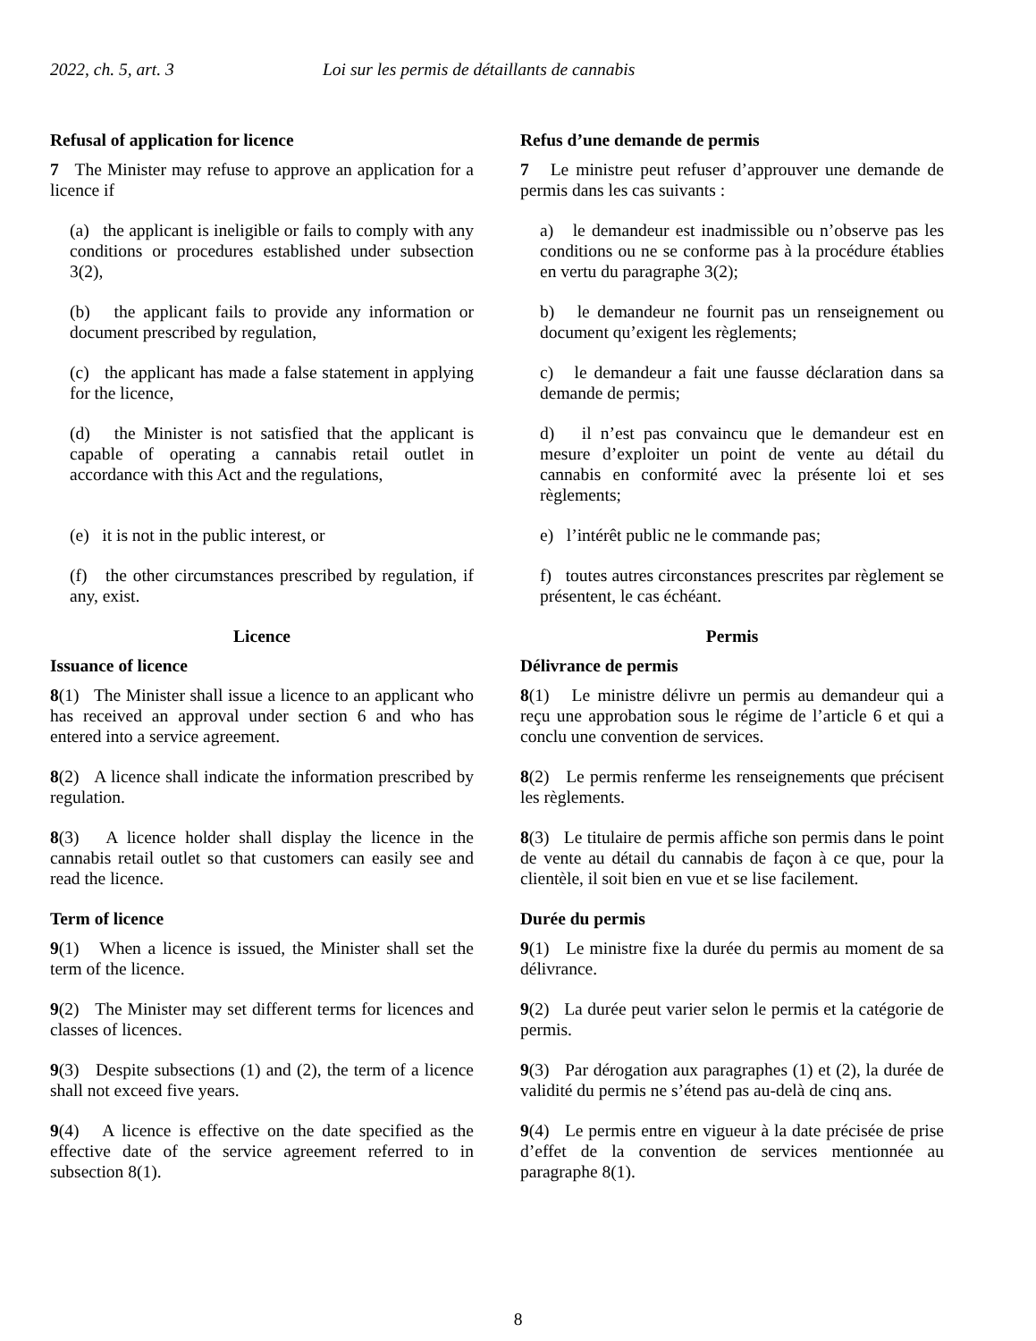2022, ch. 5, art. 3 Loi sur les permis de détaillants de cannabis
Refusal of application for licence
7 The Minister may refuse to approve an application for a licence if
(a) the applicant is ineligible or fails to comply with any conditions or procedures established under subsection 3(2),
(b) the applicant fails to provide any information or document prescribed by regulation,
(c) the applicant has made a false statement in applying for the licence,
(d) the Minister is not satisfied that the applicant is capable of operating a cannabis retail outlet in accordance with this Act and the regulations,
(e) it is not in the public interest, or
(f) the other circumstances prescribed by regulation, if any, exist.
Licence
Issuance of licence
8(1) The Minister shall issue a licence to an applicant who has received an approval under section 6 and who has entered into a service agreement.
8(2) A licence shall indicate the information prescribed by regulation.
8(3) A licence holder shall display the licence in the cannabis retail outlet so that customers can easily see and read the licence.
Term of licence
9(1) When a licence is issued, the Minister shall set the term of the licence.
9(2) The Minister may set different terms for licences and classes of licences.
9(3) Despite subsections (1) and (2), the term of a licence shall not exceed five years.
9(4) A licence is effective on the date specified as the effective date of the service agreement referred to in subsection 8(1).
Refus d’une demande de permis
7 Le ministre peut refuser d’approuver une demande de permis dans les cas suivants :
a) le demandeur est inadmissible ou n’observe pas les conditions ou ne se conforme pas à la procédure établies en vertu du paragraphe 3(2);
b) le demandeur ne fournit pas un renseignement ou document qu’exigent les règlements;
c) le demandeur a fait une fausse déclaration dans sa demande de permis;
d) il n’est pas convaincu que le demandeur est en mesure d’exploiter un point de vente au détail du cannabis en conformité avec la présente loi et ses règlements;
e) l’intérêt public ne le commande pas;
f) toutes autres circonstances prescrites par règlement se présentent, le cas échéant.
Permis
Délivrance de permis
8(1) Le ministre délivre un permis au demandeur qui a reçu une approbation sous le régime de l’article 6 et qui a conclu une convention de services.
8(2) Le permis renferme les renseignements que précisent les règlements.
8(3) Le titulaire de permis affiche son permis dans le point de vente au détail du cannabis de façon à ce que, pour la clientèle, il soit bien en vue et se lise facilement.
Durée du permis
9(1) Le ministre fixe la durée du permis au moment de sa délivrance.
9(2) La durée peut varier selon le permis et la catégorie de permis.
9(3) Par dérogation aux paragraphes (1) et (2), la durée de validité du permis ne s’étend pas au-delà de cinq ans.
9(4) Le permis entre en vigueur à la date précisée de prise d’effet de la convention de services mentionnée au paragraphe 8(1).
8